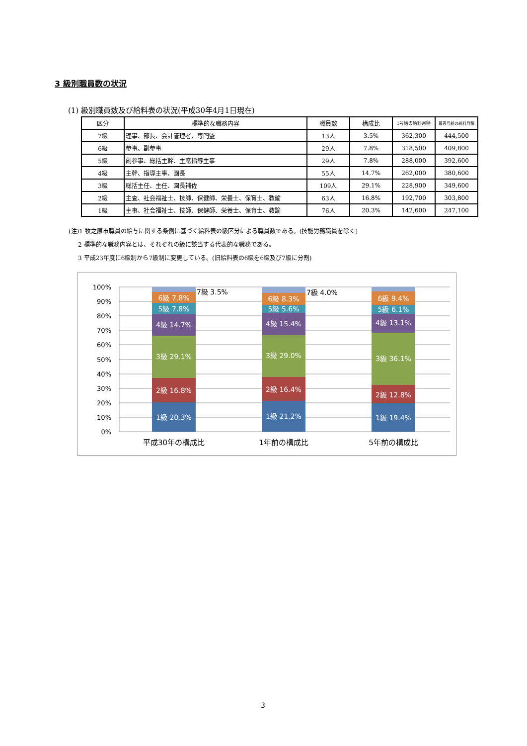3 級別職員数の状況
(1) 級別職員数及び給料表の状況(平成30年4月1日現在)
| 区分 | 標準的な職務内容 | 職員数 | 構成比 | 1号給の給料月額 | 最高号給の給料月額 |
| --- | --- | --- | --- | --- | --- |
| 7級 | 理事、部長、会計管理者、専門監 | 13人 | 3.5% | 362,300 | 444,500 |
| 6級 | 参事、副参事 | 29人 | 7.8% | 318,500 | 409,800 |
| 5級 | 副参事、総括主幹、主席指導主事 | 29人 | 7.8% | 288,000 | 392,600 |
| 4級 | 主幹、指導主事、園長 | 55人 | 14.7% | 262,000 | 380,600 |
| 3級 | 総括主任、主任、園長補佐 | 109人 | 29.1% | 228,900 | 349,600 |
| 2級 | 主査、社会福祉士、技師、保健師、栄養士、保育士、教諭 | 63人 | 16.8% | 192,700 | 303,800 |
| 1級 | 主事、社会福祉士、技師、保健師、栄養士、保育士、教諭 | 76人 | 20.3% | 142,600 | 247,100 |
(注)1 牧之原市職員の給与に関する条例に基づく給料表の級区分による職員数である。(技能労務職員を除く)
2 標準的な職務内容とは、それぞれの級に該当する代表的な職務である。
3 平成23年度に6級制から7級制に変更している。(旧給料表の6級を6級及び7級に分割)
100%
90%
80%
70%
60%
50%
40%
30%
20%
10%
0%
1級 20.3%
2級 16.8%
3級 29.1%
4級 14.7%
5級 7.8%
6級 7.8%
1級 21.2%
2級 16.4%
3級 29.0%
4級 15.4%
5級 5.6%
6級 8.3%
1級 19.4%
2級 12.8%
3級 36.1%
4級 13.1%
5級 6.1%
6級 9.4%
7級 3.5%
7級 4.0%
平成30年の構成比
1年前の構成比
5年前の構成比
3